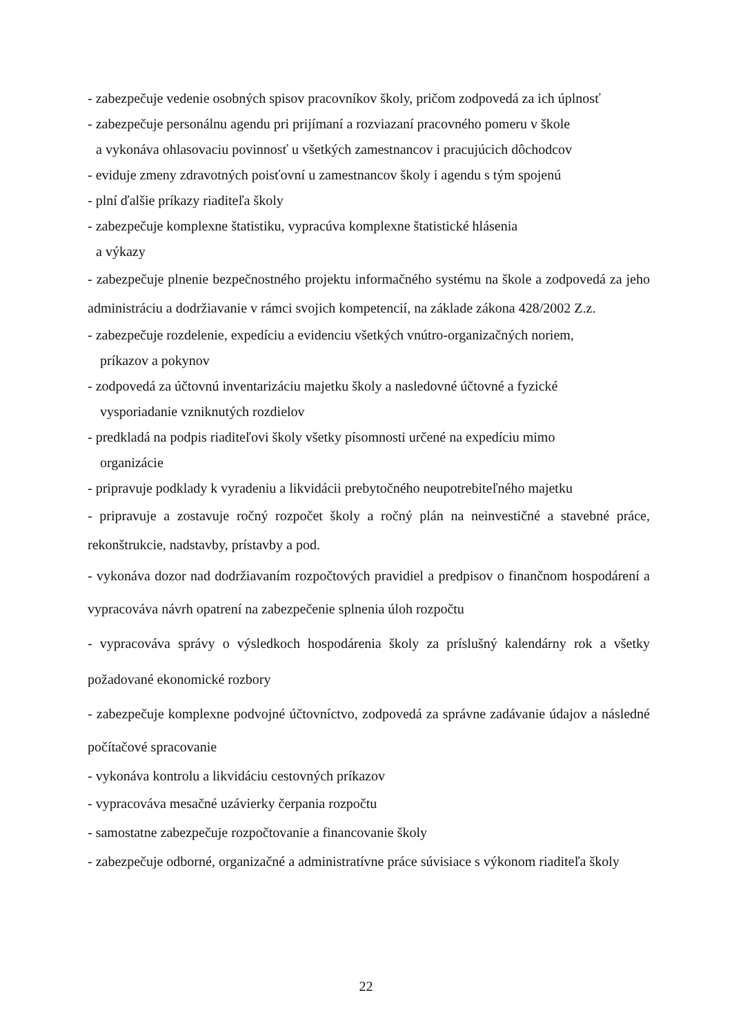- zabezpečuje vedenie osobných spisov pracovníkov školy, pričom zodpovedá za ich úplnosť
- zabezpečuje personálnu agendu pri prijímaní a rozviazaní pracovného pomeru v škole
a vykonáva ohlasovaciu povinnosť u všetkých zamestnancov i pracujúcich dôchodcov
- eviduje zmeny zdravotných poisťovní u zamestnancov školy i agendu s tým spojenú
- plní ďalšie príkazy riaditeľa školy
- zabezpečuje komplexne štatistiku, vypracúva komplexne štatistické hlásenia
a výkazy
- zabezpečuje plnenie bezpečnostného projektu informačného systému na škole a zodpovedá za jeho administráciu a dodržiavanie v rámci svojich kompetencií, na základe zákona 428/2002 Z.z.
- zabezpečuje rozdelenie, expedíciu a evidenciu všetkých vnútro-organizačných noriem,
príkazov a pokynov
- zodpovedá za účtovnú inventarizáciu majetku školy a nasledovné účtovné a fyzické
vysporiadanie vzniknutých rozdielov
- predkladá na podpis riaditeľovi školy všetky písomnosti určené na expedíciu mimo
organizácie
- pripravuje podklady k vyradeniu a likvidácii prebytočného neupotrebiteľného majetku
- pripravuje a zostavuje ročný rozpočet školy a ročný plán na neinvestičné a stavebné práce, rekonštrukcie, nadstavby, prístavby a pod.
- vykonáva dozor nad dodržiavaním rozpočtových pravidiel a predpisov o finančnom hospodárení a vypracováva návrh opatrení na zabezpečenie splnenia úloh rozpočtu
- vypracováva správy o výsledkoch hospodárenia školy za príslušný kalendárny rok a všetky požadované ekonomické rozbory
- zabezpečuje komplexne podvojné účtovníctvo, zodpovedá za správne zadávanie údajov a následné počítačové spracovanie
- vykonáva kontrolu a likvidáciu cestovných príkazov
- vypracováva mesačné uzávierky čerpania rozpočtu
- samostatne zabezpečuje rozpočtovanie a financovanie školy
- zabezpečuje odborné, organizačné a administratívne práce súvisiace s výkonom riaditeľa školy
22